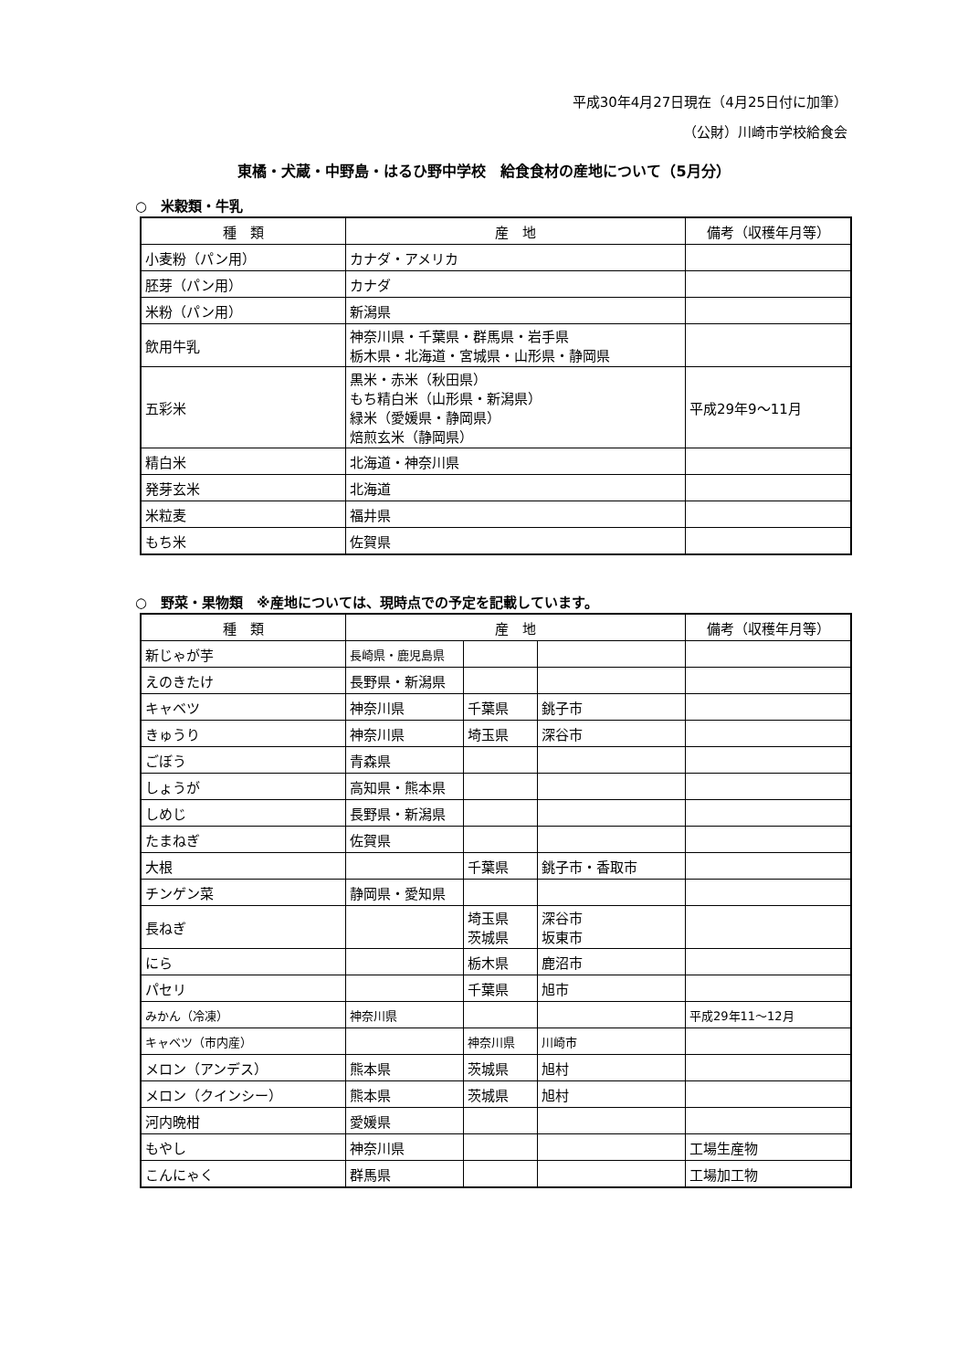平成30年4月27日現在（4月25日付に加筆）
（公財）川崎市学校給食会
東橘・犬蔵・中野島・はるひ野中学校　給食食材の産地について（5月分）
○　米穀類・牛乳
| 種 類 | 産 地 | 備考（収穫年月等） |
| --- | --- | --- |
| 小麦粉（パン用） | カナダ・アメリカ | |
| 胚芽（パン用） | カナダ | |
| 米粉（パン用） | 新潟県 | |
| 飲用牛乳 | 神奈川県・千葉県・群馬県・岩手県 栃木県・北海道・宮城県・山形県・静岡県 | |
| 五彩米 | 黒米・赤米（秋田県） もち精白米（山形県・新潟県） 緑米（愛媛県・静岡県） 焙煎玄米（静岡県） | 平成29年9～11月 |
| 精白米 | 北海道・神奈川県 | |
| 発芽玄米 | 北海道 | |
| 米粒麦 | 福井県 | |
| もち米 | 佐賀県 | |
○　野菜・果物類　※産地については、現時点での予定を記載しています。
| 種 類 | 産 地 | | | 備考（収穫年月等） |
| --- | --- | --- | --- | --- |
| 新じゃが芋 | 長崎県・鹿児島県 | | | |
| えのきたけ | 長野県・新潟県 | | | |
| キャベツ | 神奈川県 | 千葉県 | 銚子市 | |
| きゅうり | 神奈川県 | 埼玉県 | 深谷市 | |
| ごぼう | 青森県 | | | |
| しょうが | 高知県・熊本県 | | | |
| しめじ | 長野県・新潟県 | | | |
| たまねぎ | 佐賀県 | | | |
| 大根 | | 千葉県 | 銚子市・香取市 | |
| チンゲン菜 | 静岡県・愛知県 | | | |
| 長ねぎ | | 埼玉県 茨城県 | 深谷市 坂東市 | |
| にら | | 栃木県 | 鹿沼市 | |
| パセリ | | 千葉県 | 旭市 | |
| みかん（冷凍） | 神奈川県 | | | 平成29年11～12月 |
| キャベツ（市内産） | | 神奈川県 | 川崎市 | |
| メロン（アンデス） | 熊本県 | 茨城県 | 旭村 | |
| メロン（クインシー） | 熊本県 | 茨城県 | 旭村 | |
| 河内晩柑 | 愛媛県 | | | |
| もやし | 神奈川県 | | | 工場生産物 |
| こんにゃく | 群馬県 | | | 工場加工物 |